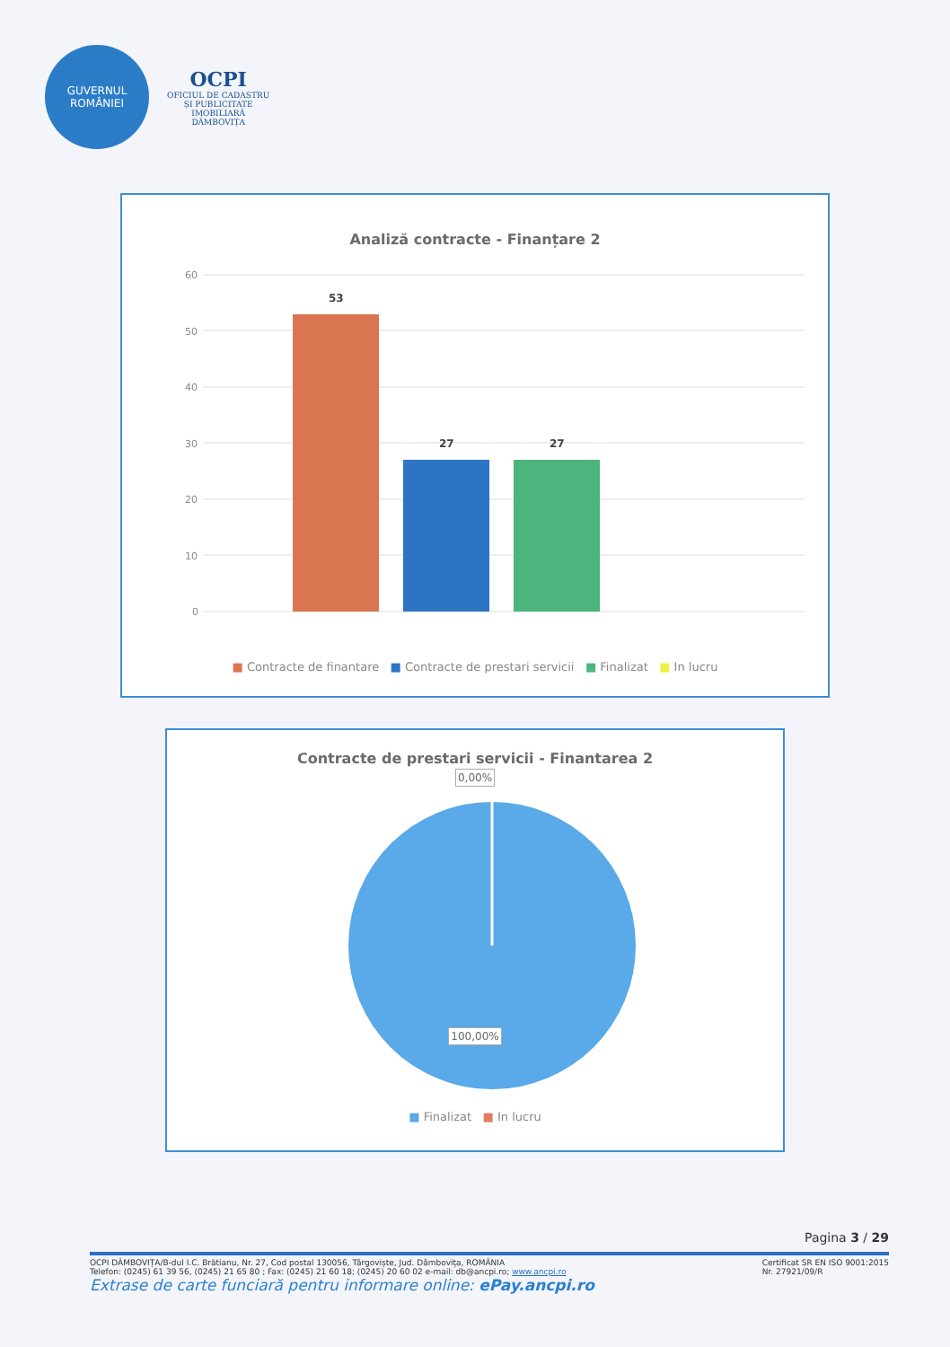GUVERNUL
ROMÂNIEI
OCPI
OFICIUL DE CADASTRU
ȘI PUBLICITATE
IMOBILIARĂ
DÂMBOVIȚA
Analiză contracte - Finanțare 2
60
50
40
30
20
10
0
53
27
27
■ Contracte de finantare ■ Contracte de prestari servicii ■ Finalizat ■ In lucru
Contracte de prestari servicii - Finantarea 2
0,00%
100,00%
■ Finalizat ■ In lucru
Pagina 3 / 29
OCPI DÂMBOVIȚA/B-dul I.C. Brătianu, Nr. 27, Cod postal 130056, Târgoviște, Jud. Dâmbovița, ROMÂNIA
Telefon: (0245) 61 39 56, (0245) 21 65 80 ; Fax: (0245) 21 60 18; (0245) 20 60 02 e-mail: db@ancpi.ro; www.ancpi.ro
Certificat SR EN ISO 9001:2015
Nr. 27921/09/R
Extrase de carte funciară pentru informare online: ePay.ancpi.ro